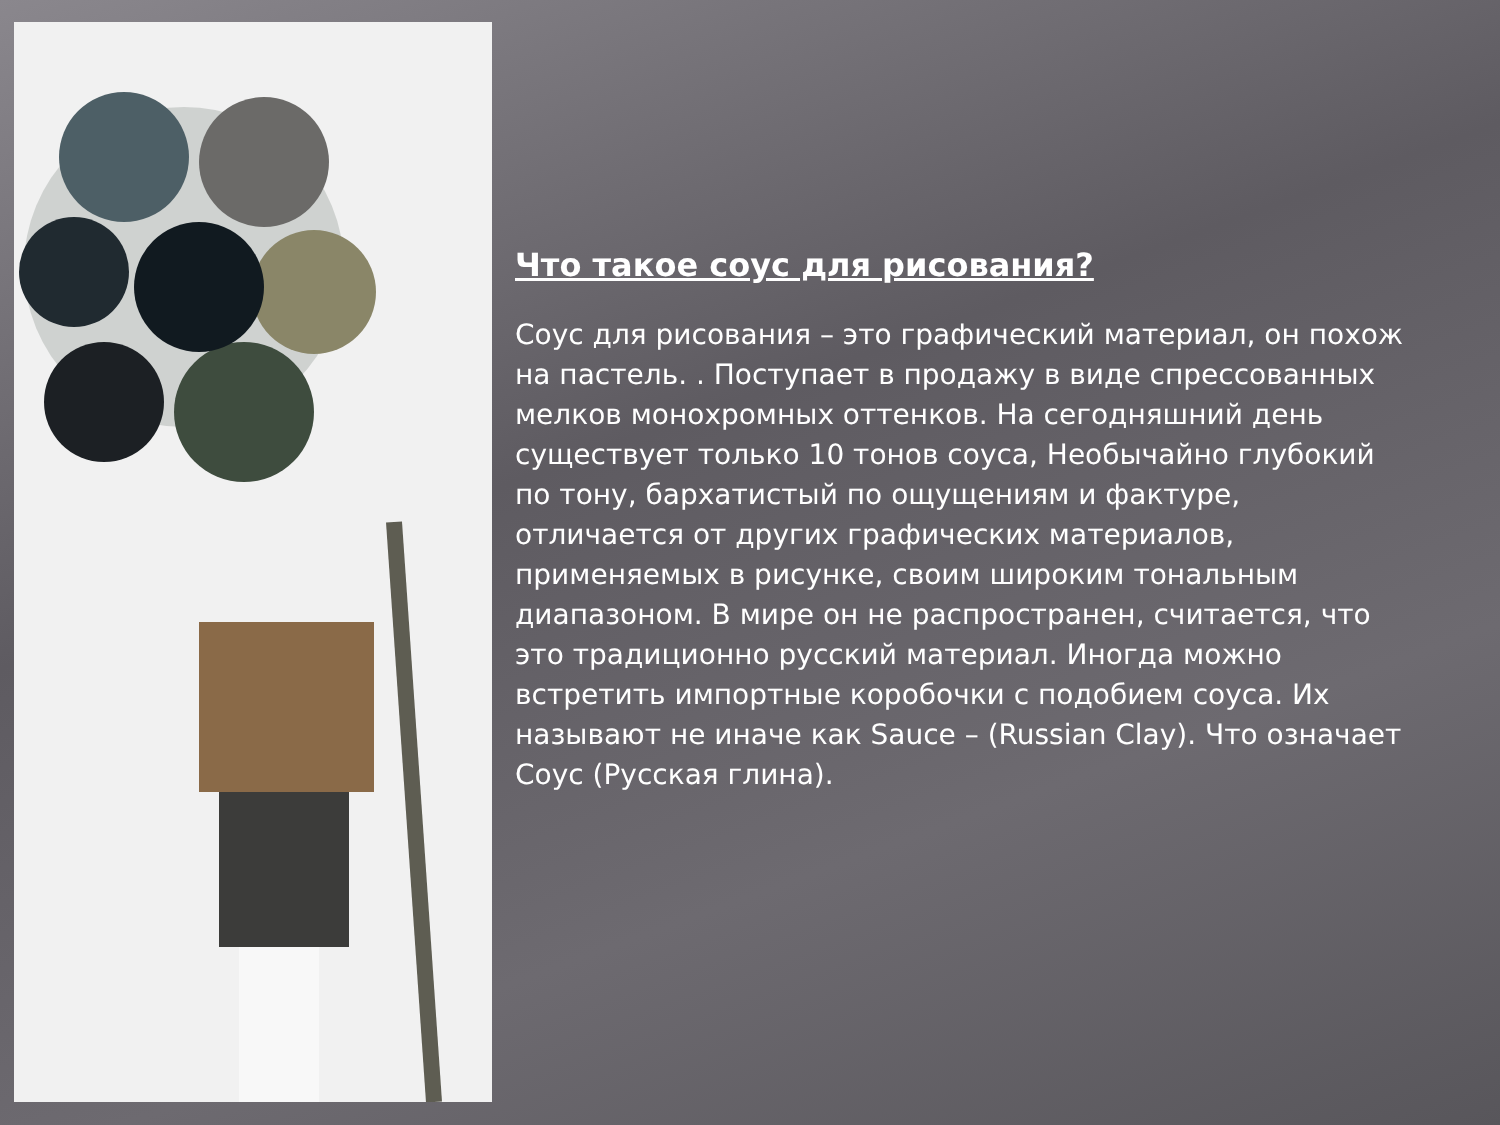Что такое соус для рисования?
Соус для рисования – это графический материал, он похож на пастель. . Поступает в продажу в виде спрессованных мелков монохромных оттенков. На сегодняшний день существует только 10 тонов соуса, Необычайно глубокий по тону, бархатистый по ощущениям и фактуре, отличается от других графических материалов, применяемых в рисунке, своим широким тональным диапазоном. В мире он не распространен, считается, что это традиционно русский материал. Иногда можно встретить импортные коробочки с подобием соуса. Их называют не иначе как Sauce – (Russian Clay). Что означает Соус (Русская глина).